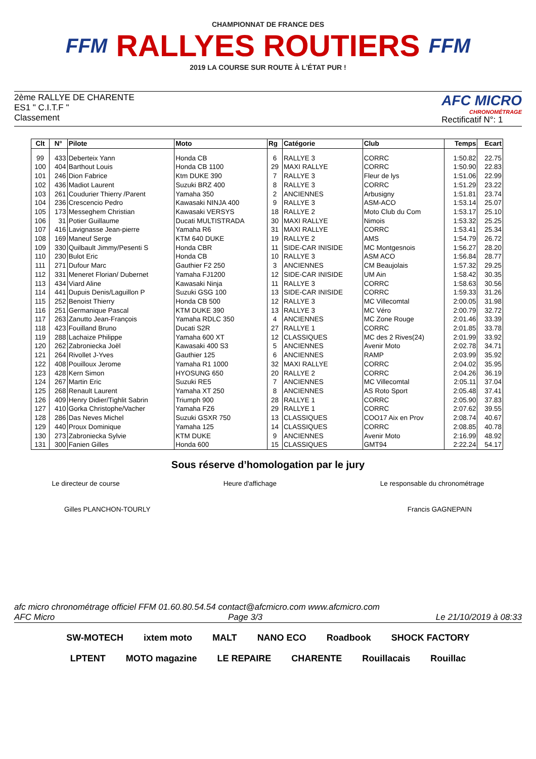FFM
CHAMPIONNAT DE FRANCE DES
RALLYES ROUTIERS
2019 LA COURSE SUR ROUTE À L'ÉTAT PUR !
FFM
2ème RALLYE DE CHARENTE
ES1 " C.I.T.F "
Classement
AFC MICRO
CHRONOMÉTRAGE
Rectificatif N°: 1
| Clt | N° | Pilote | Moto | Rg | Catégorie | Club | Temps | Ecart |
| --- | --- | --- | --- | --- | --- | --- | --- | --- |
| 99 | 433 | Deberteix Yann | Honda CB | 6 | RALLYE 3 | CORRC | 1:50.82 | 22.75 |
| 100 | 404 | Barthout Louis | Honda CB 1100 | 29 | MAXI RALLYE | CORRC | 1:50.90 | 22.83 |
| 101 | 246 | Dion Fabrice | Ktm DUKE 390 | 7 | RALLYE 3 | Fleur de lys | 1:51.06 | 22.99 |
| 102 | 436 | Madiot Laurent | Suzuki BRZ 400 | 8 | RALLYE 3 | CORRC | 1:51.29 | 23.22 |
| 103 | 261 | Coudurier Thierry /Parent | Yamaha 350 | 2 | ANCIENNES | Arbusigny | 1:51.81 | 23.74 |
| 104 | 236 | Crescencio Pedro | Kawasaki NINJA 400 | 9 | RALLYE 3 | ASM-ACO | 1:53.14 | 25.07 |
| 105 | 173 | Messeghem Christian | Kawasaki VERSYS | 18 | RALLYE 2 | Moto Club du Com | 1:53.17 | 25.10 |
| 106 | 31 | Potier Guillaume | Ducati MULTISTRADA | 30 | MAXI RALLYE | Nimois | 1:53.32 | 25.25 |
| 107 | 416 | Lavignasse Jean-pierre | Yamaha R6 | 31 | MAXI RALLYE | CORRC | 1:53.41 | 25.34 |
| 108 | 169 | Maneuf Serge | KTM 640 DUKE | 19 | RALLYE 2 | AMS | 1:54.79 | 26.72 |
| 109 | 330 | Quilbault Jimmy/Pesenti S | Honda CBR | 11 | SIDE-CAR INISIDE | MC Montgesnois | 1:56.27 | 28.20 |
| 110 | 230 | Bulot Eric | Honda CB | 10 | RALLYE 3 | ASM ACO | 1:56.84 | 28.77 |
| 111 | 271 | Dufour Marc | Gauthier F2 250 | 3 | ANCIENNES | CM Beaujolais | 1:57.32 | 29.25 |
| 112 | 331 | Meneret Florian/ Dubernet | Yamaha FJ1200 | 12 | SIDE-CAR INISIDE | UM Ain | 1:58.42 | 30.35 |
| 113 | 434 | Viard Aline | Kawasaki Ninja | 11 | RALLYE 3 | CORRC | 1:58.63 | 30.56 |
| 114 | 441 | Dupuis Denis/Laguillon P | Suzuki GSG 100 | 13 | SIDE-CAR INISIDE | CORRC | 1:59.33 | 31.26 |
| 115 | 252 | Benoist Thierry | Honda CB 500 | 12 | RALLYE 3 | MC Villecomtal | 2:00.05 | 31.98 |
| 116 | 251 | Germanique Pascal | KTM DUKE 390 | 13 | RALLYE 3 | MC Véro | 2:00.79 | 32.72 |
| 117 | 263 | Zanutto Jean-François | Yamaha RDLC 350 | 4 | ANCIENNES | MC Zone Rouge | 2:01.46 | 33.39 |
| 118 | 423 | Fouilland Bruno | Ducati S2R | 27 | RALLYE 1 | CORRC | 2:01.85 | 33.78 |
| 119 | 288 | Lachaize Philippe | Yamaha 600 XT | 12 | CLASSIQUES | MC des 2 Rives(24) | 2:01.99 | 33.92 |
| 120 | 262 | Zabroniecka Joël | Kawasaki 400 S3 | 5 | ANCIENNES | Avenir Moto | 2:02.78 | 34.71 |
| 121 | 264 | Rivollet J-Yves | Gauthier 125 | 6 | ANCIENNES | RAMP | 2:03.99 | 35.92 |
| 122 | 408 | Pouilloux Jerome | Yamaha R1 1000 | 32 | MAXI RALLYE | CORRC | 2:04.02 | 35.95 |
| 123 | 428 | Kern Simon | HYOSUNG 650 | 20 | RALLYE 2 | CORRC | 2:04.26 | 36.19 |
| 124 | 267 | Martin Eric | Suzuki RE5 | 7 | ANCIENNES | MC Villecomtal | 2:05.11 | 37.04 |
| 125 | 268 | Renault Laurent | Yamaha XT 250 | 8 | ANCIENNES | AS Roto Sport | 2:05.48 | 37.41 |
| 126 | 409 | Henry Didier/Tighlit Sabrin | Triumph 900 | 28 | RALLYE 1 | CORRC | 2:05.90 | 37.83 |
| 127 | 410 | Gorka Christophe/Vacher | Yamaha FZ6 | 29 | RALLYE 1 | CORRC | 2:07.62 | 39.55 |
| 128 | 286 | Das Neves Michel | Suzuki GSXR 750 | 13 | CLASSIQUES | COO17 Aix en Prov | 2:08.74 | 40.67 |
| 129 | 440 | Proux Dominique | Yamaha 125 | 14 | CLASSIQUES | CORRC | 2:08.85 | 40.78 |
| 130 | 273 | Zabroniecka Sylvie | KTM DUKE | 9 | ANCIENNES | Avenir Moto | 2:16.99 | 48.92 |
| 131 | 300 | Fanien Gilles | Honda 600 | 15 | CLASSIQUES | GMT94 | 2:22.24 | 54.17 |
Sous réserve d’homologation par le jury
Le directeur de course Heure d'affichage Le responsable du chronométrage
Gilles PLANCHON-TOURLY Francis GAGNEPAIN
afc micro chronométrage officiel FFM 01.60.80.54.54 contact@afcmicro.com www.afcmicro.com
AFC Micro Page 3/3 Le 21/10/2019 à 08:33
SW-MOTECH ixtem moto MALT NANO ECO Roadbook SHOCK FACTORY LPTENT MOTO magazine LE REPAIRE CHARENTE Rouillacais Rouillac